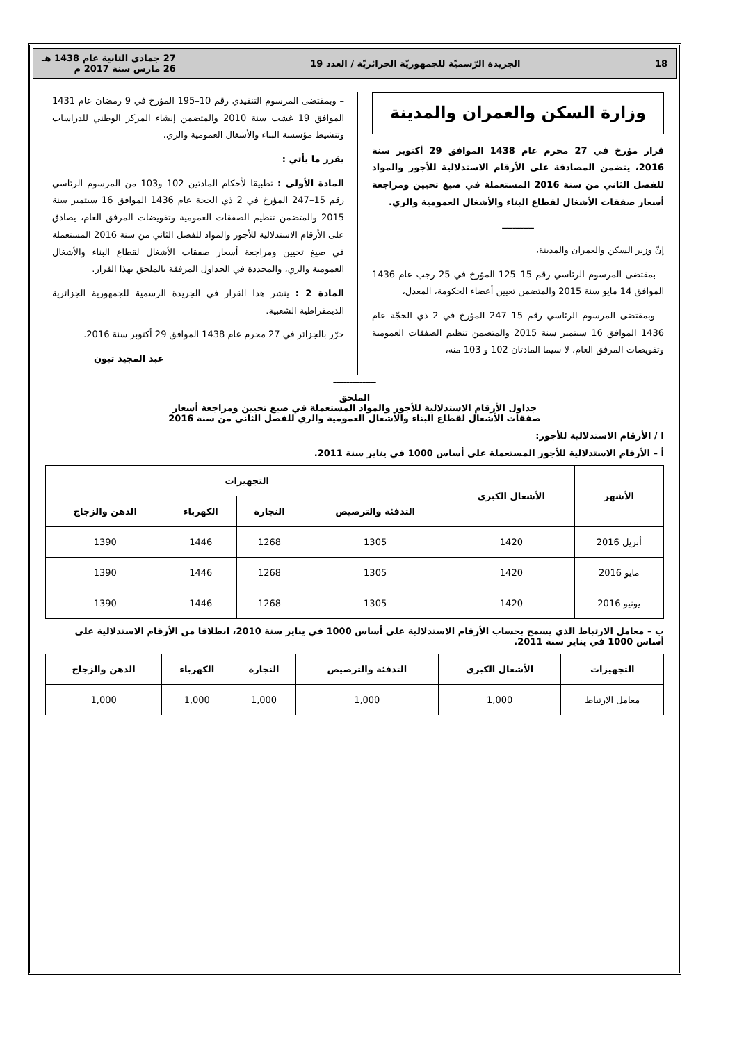18 الجريدة الرّسميّة للجمهوريّة الجزائريّة / العدد 19 27 جمادى الثانية عام 1438 هـ
26 مارس سنة 2017 م
وزارة السكن والعمران والمدينة
قرار مؤرخ في 27 محرم عام 1438 الموافق 29 أكتوبر سنة 2016، يتضمن المصادقة على الأرقام الاستدلالية للأجور والمواد للفصل الثاني من سنة 2016 المستعملة في صيغ تحيين ومراجعة أسعار صفقات الأشغال لقطاع البناء والأشغال العمومية والري.
ــــــــــــ
إنّ وزير السكن والعمران والمدينة،
– بمقتضى المرسوم الرئاسي رقم 15–125 المؤرخ في 25 رجب عام 1436 الموافق 14 مايو سنة 2015 والمتضمن تعيين أعضاء الحكومة، المعدل،
– وبمقتضى المرسوم الرئاسي رقم 15–247 المؤرخ في 2 ذي الحجّة عام 1436 الموافق 16 سبتمبر سنة 2015 والمتضمن تنظيم الصفقات العمومية وتفويضات المرفق العام، لا سيما المادتان 102 و 103 منه،
– وبمقتضى المرسوم التنفيذي رقم 10–195 المؤرخ في 9 رمضان عام 1431 الموافق 19 غشت سنة 2010 والمتضمن إنشاء المركز الوطني للدراسات وتنشيط مؤسسة البناء والأشغال العمومية والري،
يقرر ما يأتي :
المادة الأولى : تطبيقا لأحكام المادتين 102 و103 من المرسوم الرئاسي رقم 15–247 المؤرخ في 2 ذي الحجة عام 1436 الموافق 16 سبتمبر سنة 2015 والمتضمن تنظيم الصفقات العمومية وتفويضات المرفق العام، يصادق على الأرقام الاستدلالية للأجور والمواد للفصل الثاني من سنة 2016 المستعملة في صيغ تحيين ومراجعة أسعار صفقات الأشغال لقطاع البناء والأشغال العمومية والري، والمحددة في الجداول المرفقة بالملحق بهذا القرار.
المادة 2 : ينشر هذا القرار في الجريدة الرسمية للجمهورية الجزائرية الديمقراطية الشعبية.
حرّر بالجزائر في 27 محرم عام 1438 الموافق 29 أكتوبر سنة 2016.
عبد المجيد تبون
ــــــــــــــــ
الملحق
جداول الأرقام الاستدلالية للأجور والمواد المستعملة في صيغ تحيين ومراجعة أسعار
صفقات الأشغال لقطاع البناء والأشغال العمومية والري للفصل الثاني من سنة 2016
I / الأرقام الاستدلالية للأجور:
أ – الأرقام الاستدلالية للأجور المستعملة على أساس 1000 في يناير سنة 2011.
| الأشهر | الأشغال الكبرى | التجهيزات | | | |
| --- | --- | --- | --- | --- | --- |
| | | التدفئة والترصيص | النجارة | الكهرباء | الدهن والزجاج |
| أبريل 2016 | 1420 | 1305 | 1268 | 1446 | 1390 |
| مايو 2016 | 1420 | 1305 | 1268 | 1446 | 1390 |
| يونيو 2016 | 1420 | 1305 | 1268 | 1446 | 1390 |
ب – معامل الارتباط الذي يسمح بحساب الأرقام الاستدلالية على أساس 1000 في يناير سنة 2010، انطلاقا من الأرقام الاستدلالية على أساس 1000 في يناير سنة 2011.
| التجهيزات | الأشغال الكبرى | التدفئة والترصيص | النجارة | الكهرباء | الدهن والزجاج |
| --- | --- | --- | --- | --- | --- |
| معامل الارتباط | 1,000 | 1,000 | 1,000 | 1,000 | 1,000 |